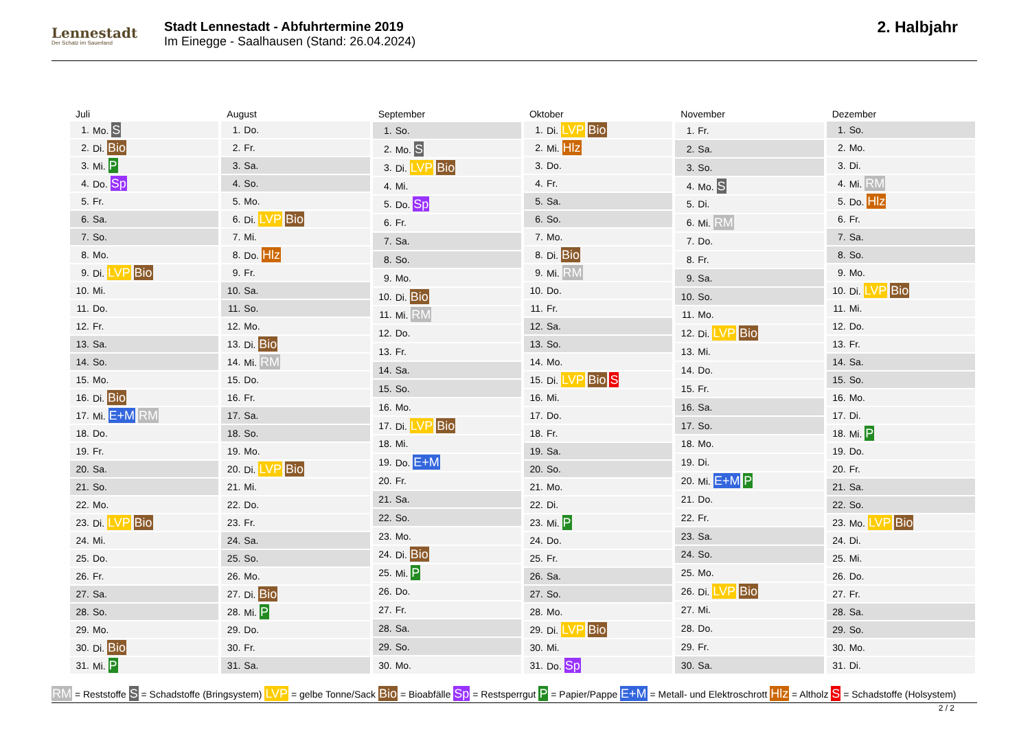Lennestadt
Der Schatz im Sauerland
Stadt Lennestadt - Abfuhrtermine 2019
Im Einegge - Saalhausen (Stand: 26.04.2024)
2. Halbjahr
| Juli | |
| --- | --- |
| 1. | Mo. S |
| 2. | Di. Bio |
| 3. | Mi. P |
| 4. | Do. Sp |
| 5. | Fr. |
| 6. | Sa. |
| 7. | So. |
| 8. | Mo. |
| 9. | Di. LVP Bio |
| 10. | Mi. |
| 11. | Do. |
| 12. | Fr. |
| 13. | Sa. |
| 14. | So. |
| 15. | Mo. |
| 16. | Di. Bio |
| 17. | Mi. E+M RM |
| 18. | Do. |
| 19. | Fr. |
| 20. | Sa. |
| 21. | So. |
| 22. | Mo. |
| 23. | Di. LVP Bio |
| 24. | Mi. |
| 25. | Do. |
| 26. | Fr. |
| 27. | Sa. |
| 28. | So. |
| 29. | Mo. |
| 30. | Di. Bio |
| 31. | Mi. P |
| August | |
| --- | --- |
| 1. | Do. |
| 2. | Fr. |
| 3. | Sa. |
| 4. | So. |
| 5. | Mo. |
| 6. | Di. LVP Bio |
| 7. | Mi. |
| 8. | Do. Hlz |
| 9. | Fr. |
| 10. | Sa. |
| 11. | So. |
| 12. | Mo. |
| 13. | Di. Bio |
| 14. | Mi. RM |
| 15. | Do. |
| 16. | Fr. |
| 17. | Sa. |
| 18. | So. |
| 19. | Mo. |
| 20. | Di. LVP Bio |
| 21. | Mi. |
| 22. | Do. |
| 23. | Fr. |
| 24. | Sa. |
| 25. | So. |
| 26. | Mo. |
| 27. | Di. Bio |
| 28. | Mi. P |
| 29. | Do. |
| 30. | Fr. |
| 31. | Sa. |
| September | |
| --- | --- |
| 1. | So. |
| 2. | Mo. S |
| 3. | Di. LVP Bio |
| 4. | Mi. |
| 5. | Do. Sp |
| 6. | Fr. |
| 7. | Sa. |
| 8. | So. |
| 9. | Mo. |
| 10. | Di. Bio |
| 11. | Mi. RM |
| 12. | Do. |
| 13. | Fr. |
| 14. | Sa. |
| 15. | So. |
| 16. | Mo. |
| 17. | Di. LVP Bio |
| 18. | Mi. |
| 19. | Do. E+M |
| 20. | Fr. |
| 21. | Sa. |
| 22. | So. |
| 23. | Mo. |
| 24. | Di. Bio |
| 25. | Mi. P |
| 26. | Do. |
| 27. | Fr. |
| 28. | Sa. |
| 29. | So. |
| 30. | Mo. |
| Oktober | |
| --- | --- |
| 1. | Di. LVP Bio |
| 2. | Mi. Hlz |
| 3. | Do. |
| 4. | Fr. |
| 5. | Sa. |
| 6. | So. |
| 7. | Mo. |
| 8. | Di. Bio |
| 9. | Mi. RM |
| 10. | Do. |
| 11. | Fr. |
| 12. | Sa. |
| 13. | So. |
| 14. | Mo. |
| 15. | Di. LVP Bio S |
| 16. | Mi. |
| 17. | Do. |
| 18. | Fr. |
| 19. | Sa. |
| 20. | So. |
| 21. | Mo. |
| 22. | Di. |
| 23. | Mi. P |
| 24. | Do. |
| 25. | Fr. |
| 26. | Sa. |
| 27. | So. |
| 28. | Mo. |
| 29. | Di. LVP Bio |
| 30. | Mi. |
| 31. | Do. Sp |
| November | |
| --- | --- |
| 1. | Fr. |
| 2. | Sa. |
| 3. | So. |
| 4. | Mo. S |
| 5. | Di. |
| 6. | Mi. RM |
| 7. | Do. |
| 8. | Fr. |
| 9. | Sa. |
| 10. | So. |
| 11. | Mo. |
| 12. | Di. LVP Bio |
| 13. | Mi. |
| 14. | Do. |
| 15. | Fr. |
| 16. | Sa. |
| 17. | So. |
| 18. | Mo. |
| 19. | Di. |
| 20. | Mi. E+M P |
| 21. | Do. |
| 22. | Fr. |
| 23. | Sa. |
| 24. | So. |
| 25. | Mo. |
| 26. | Di. LVP Bio |
| 27. | Mi. |
| 28. | Do. |
| 29. | Fr. |
| 30. | Sa. |
| Dezember | |
| --- | --- |
| 1. | So. |
| 2. | Mo. |
| 3. | Di. |
| 4. | Mi. RM |
| 5. | Do. Hlz |
| 6. | Fr. |
| 7. | Sa. |
| 8. | So. |
| 9. | Mo. |
| 10. | Di. LVP Bio |
| 11. | Mi. |
| 12. | Do. |
| 13. | Fr. |
| 14. | Sa. |
| 15. | So. |
| 16. | Mo. |
| 17. | Di. |
| 18. | Mi. P |
| 19. | Do. |
| 20. | Fr. |
| 21. | Sa. |
| 22. | So. |
| 23. | Mo. LVP Bio |
| 24. | Di. |
| 25. | Mi. |
| 26. | Do. |
| 27. | Fr. |
| 28. | Sa. |
| 29. | So. |
| 30. | Mo. |
| 31. | Di. |
RM = Reststoffe S = Schadstoffe (Bringsystem) LVP = gelbe Tonne/Sack Bio = Bioabfälle Sp = Restsperrgut P = Papier/Pappe E+M = Metall- und Elektroschrott Hlz = Altholz S = Schadstoffe (Holsystem)
2 / 2